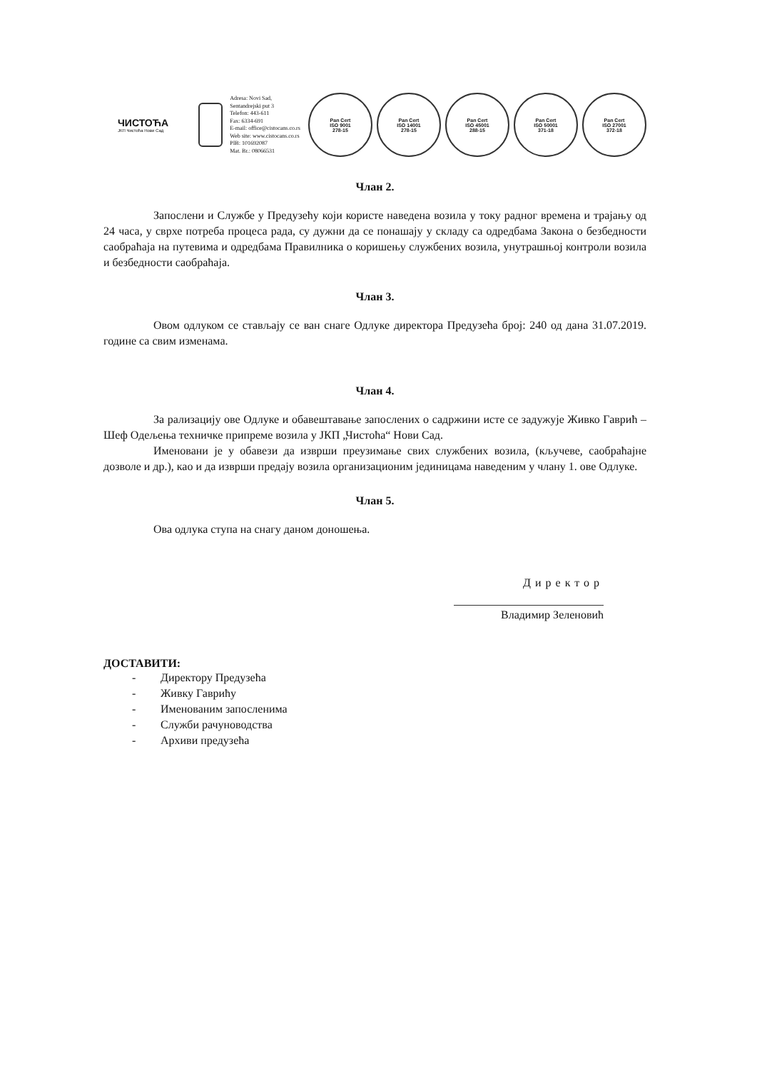ЧИСТОЋА
ЈКП Чистоћа Нови Сад
Adresa: Novi Sad, Sentandrejski put 3
Telefon: 443-611
Fax: 6334-691
E-mail: office@cistocans.co.rs
Web site: www.cistocans.co.rs
PIB: 101692087
Mat. Br.: 08066531
Pan Cert
ISO 9001
278-15
Pan Cert
ISO 14001
278-15
Pan Cert
ISO 45001
288-15
Pan Cert
ISO 50001
371-18
Pan Cert
ISO 27001
372-18
Члан 2.
Запослени и Службе у Предузећу који користе наведена возила у току радног времена и трајању од 24 часа, у сврхе потреба процеса рада, су дужни да се понашају у складу са одредбама Закона о безбедности саобраћаја на путевима и одредбама Правилника о коришењу службених возила, унутрашњој контроли возила и безбедности саобраћаја.
Члан 3.
Овом одлуком се стављају се ван снаге Одлуке директора Предузећа број: 240 од дана 31.07.2019. године са свим изменама.
Члан 4.
За рализацију ове Одлуке и обавештавање запослених о садржини исте се задужује Живко Гаврић – Шеф Одељења техничке припреме возила у ЈКП „Чистоћа“ Нови Сад.
Именовани је у обавези да изврши преузимање свих службених возила, (кључеве, саобраћајне дозволе и др.), као и да изврши предају возила организационим јединицама наведеним у члану 1. ове Одлуке.
Члан 5.
Ова одлука ступа на снагу даном доношења.
Директор
Владимир Зеленовић
ДОСТАВИТИ:
- Директору Предузећа
- Живку Гаврићу
- Именованим запосленима
- Служби рачуноводства
- Архиви предузећа